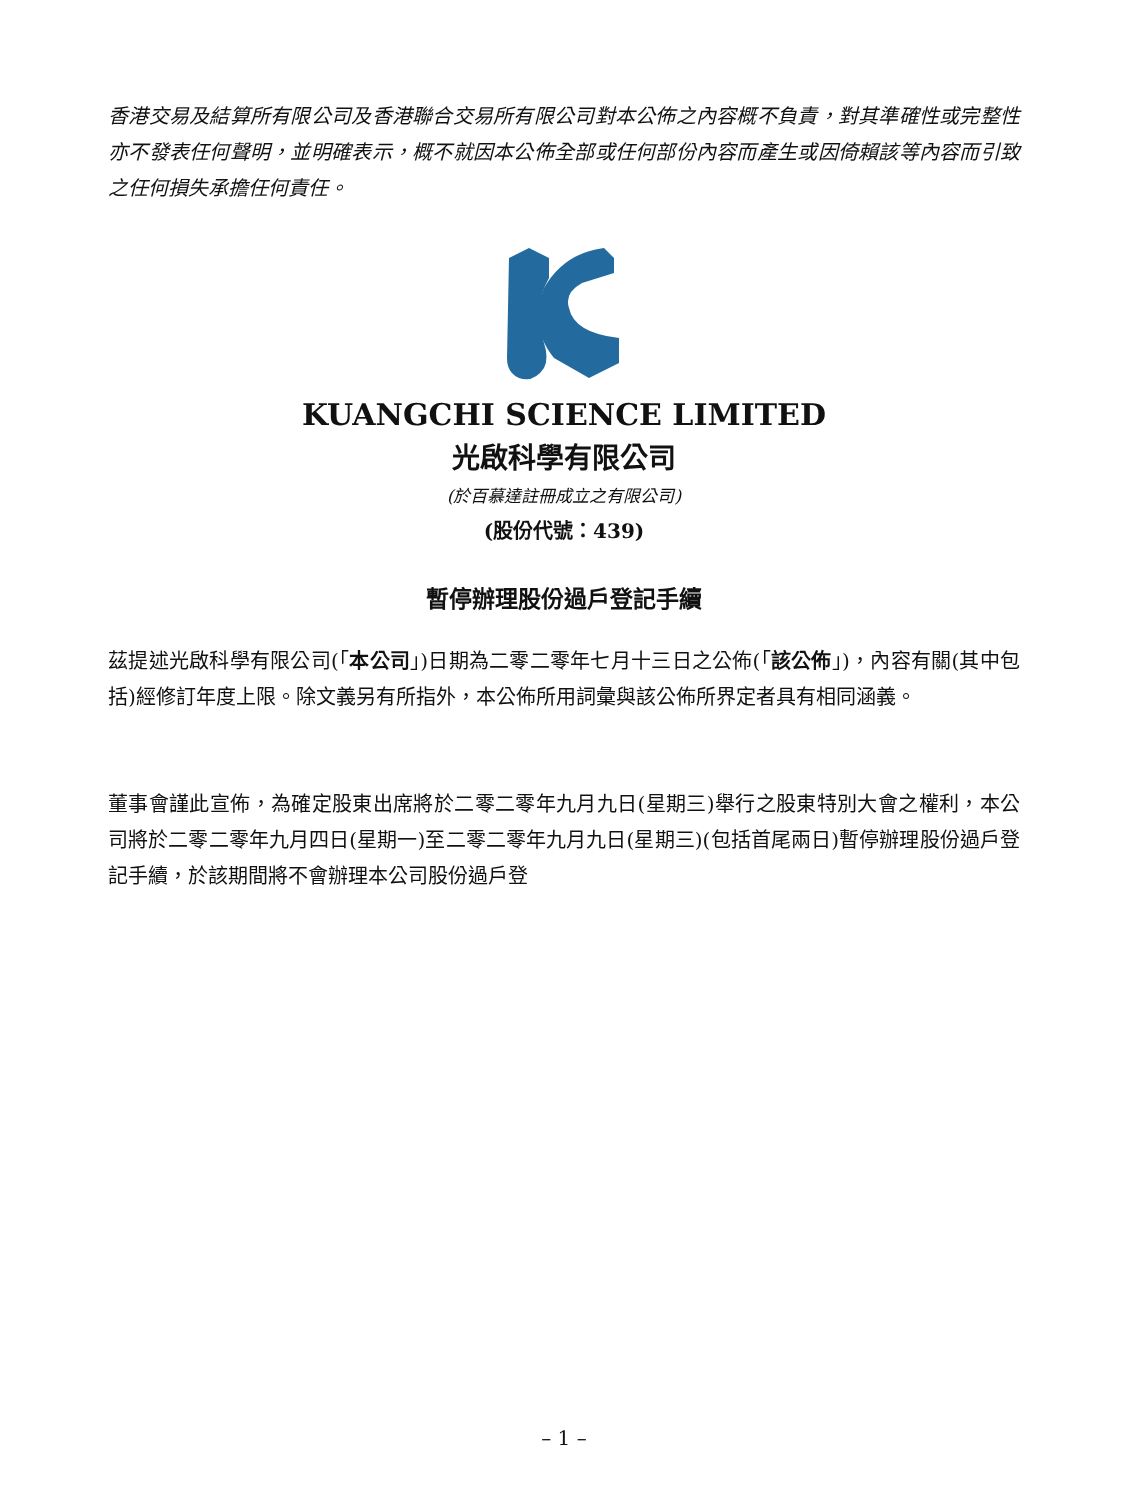香港交易及結算所有限公司及香港聯合交易所有限公司對本公佈之內容概不負責，對其準確性或完整性亦不發表任何聲明，並明確表示，概不就因本公佈全部或任何部份內容而產生或因倚賴該等內容而引致之任何損失承擔任何責任。
KUANGCHI SCIENCE LIMITED
光啟科學有限公司
(於百慕達註冊成立之有限公司)
(股份代號：439)
暫停辦理股份過戶登記手續
茲提述光啟科學有限公司(「本公司」)日期為二零二零年七月十三日之公佈(「該公佈」)，內容有關(其中包括)經修訂年度上限。除文義另有所指外，本公佈所用詞彙與該公佈所界定者具有相同涵義。
董事會謹此宣佈，為確定股東出席將於二零二零年九月九日(星期三)舉行之股東特別大會之權利，本公司將於二零二零年九月四日(星期一)至二零二零年九月九日(星期三)(包括首尾兩日)暫停辦理股份過戶登記手續，於該期間將不會辦理本公司股份過戶登
– 1 –